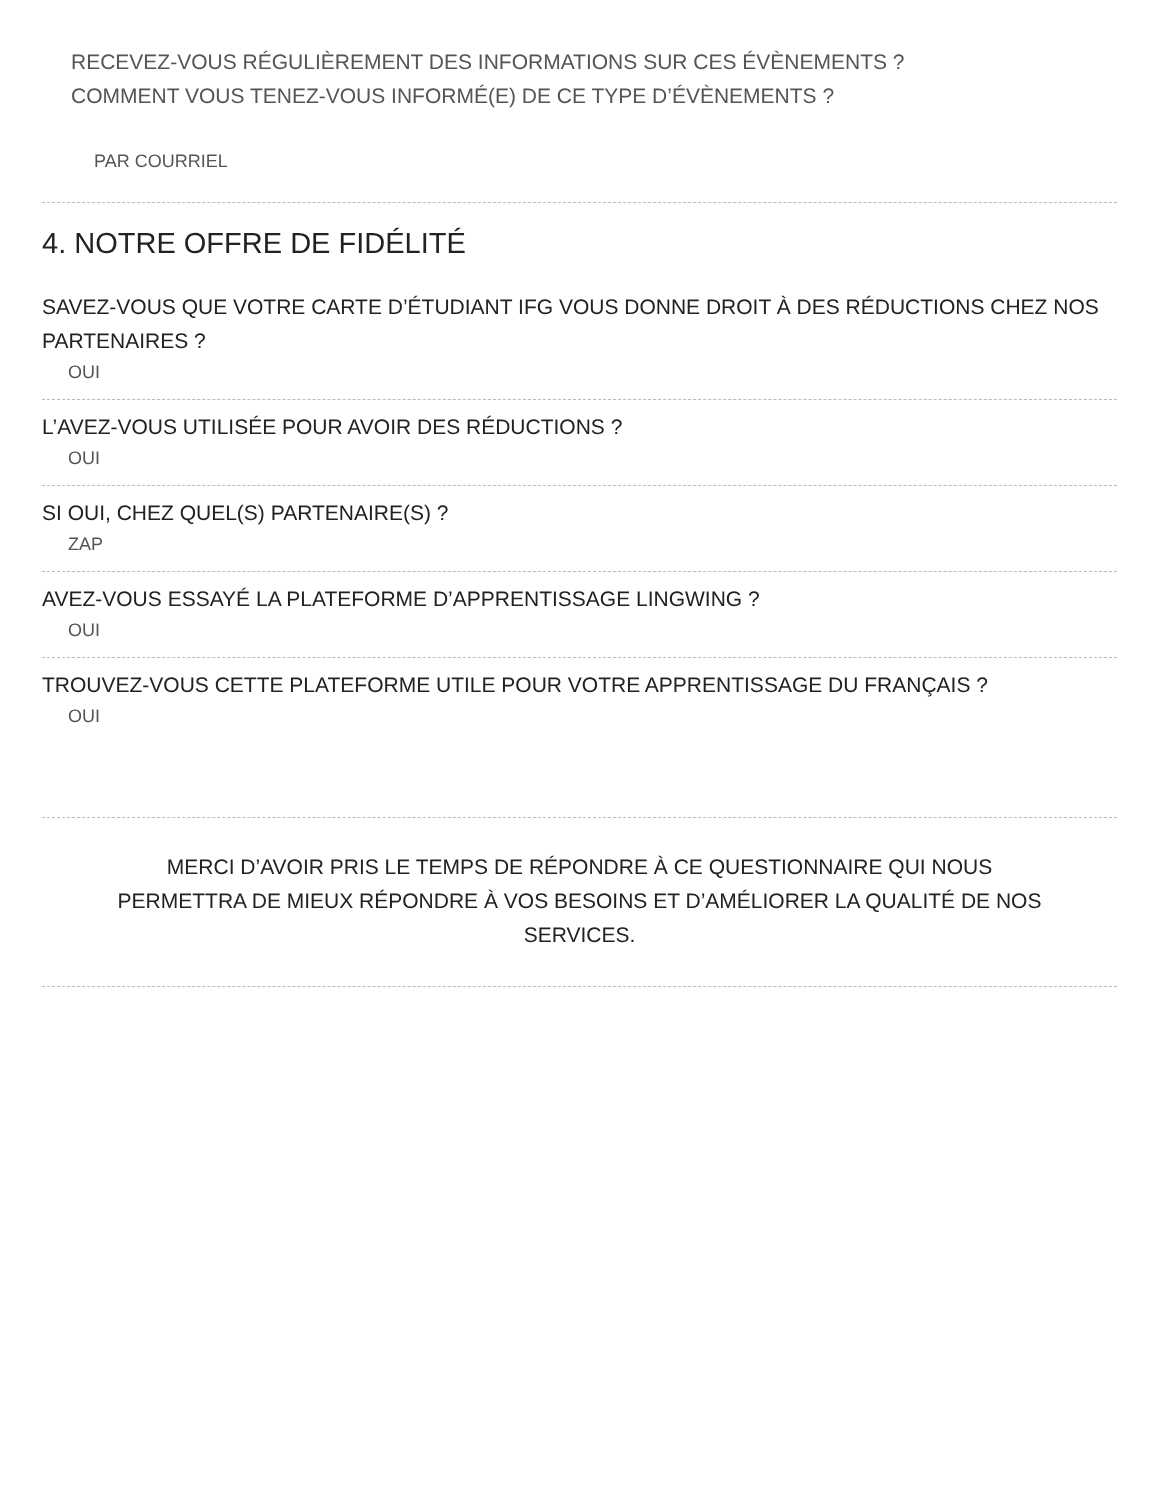RECEVEZ-VOUS RÉGULIÈREMENT DES INFORMATIONS SUR CES ÉVÈNEMENTS ?
COMMENT VOUS TENEZ-VOUS INFORMÉ(E) DE CE TYPE D’ÉVÈNEMENTS ?
PAR COURRIEL
4. NOTRE OFFRE DE FIDÉLITÉ
SAVEZ-VOUS QUE VOTRE CARTE D’ÉTUDIANT IFG VOUS DONNE DROIT À DES RÉDUCTIONS CHEZ NOS PARTENAIRES ?
OUI
L’AVEZ-VOUS UTILISÉE POUR AVOIR DES RÉDUCTIONS ?
OUI
SI OUI, CHEZ QUEL(S) PARTENAIRE(S) ?
ZAP
AVEZ-VOUS ESSAYÉ LA PLATEFORME D’APPRENTISSAGE LINGWING ?
OUI
TROUVEZ-VOUS CETTE PLATEFORME UTILE POUR VOTRE APPRENTISSAGE DU FRANÇAIS ?
OUI
MERCI D’AVOIR PRIS LE TEMPS DE RÉPONDRE À CE QUESTIONNAIRE QUI NOUS PERMETTRA DE MIEUX RÉPONDRE À VOS BESOINS ET D’AMÉLIORER LA QUALITÉ DE NOS SERVICES.